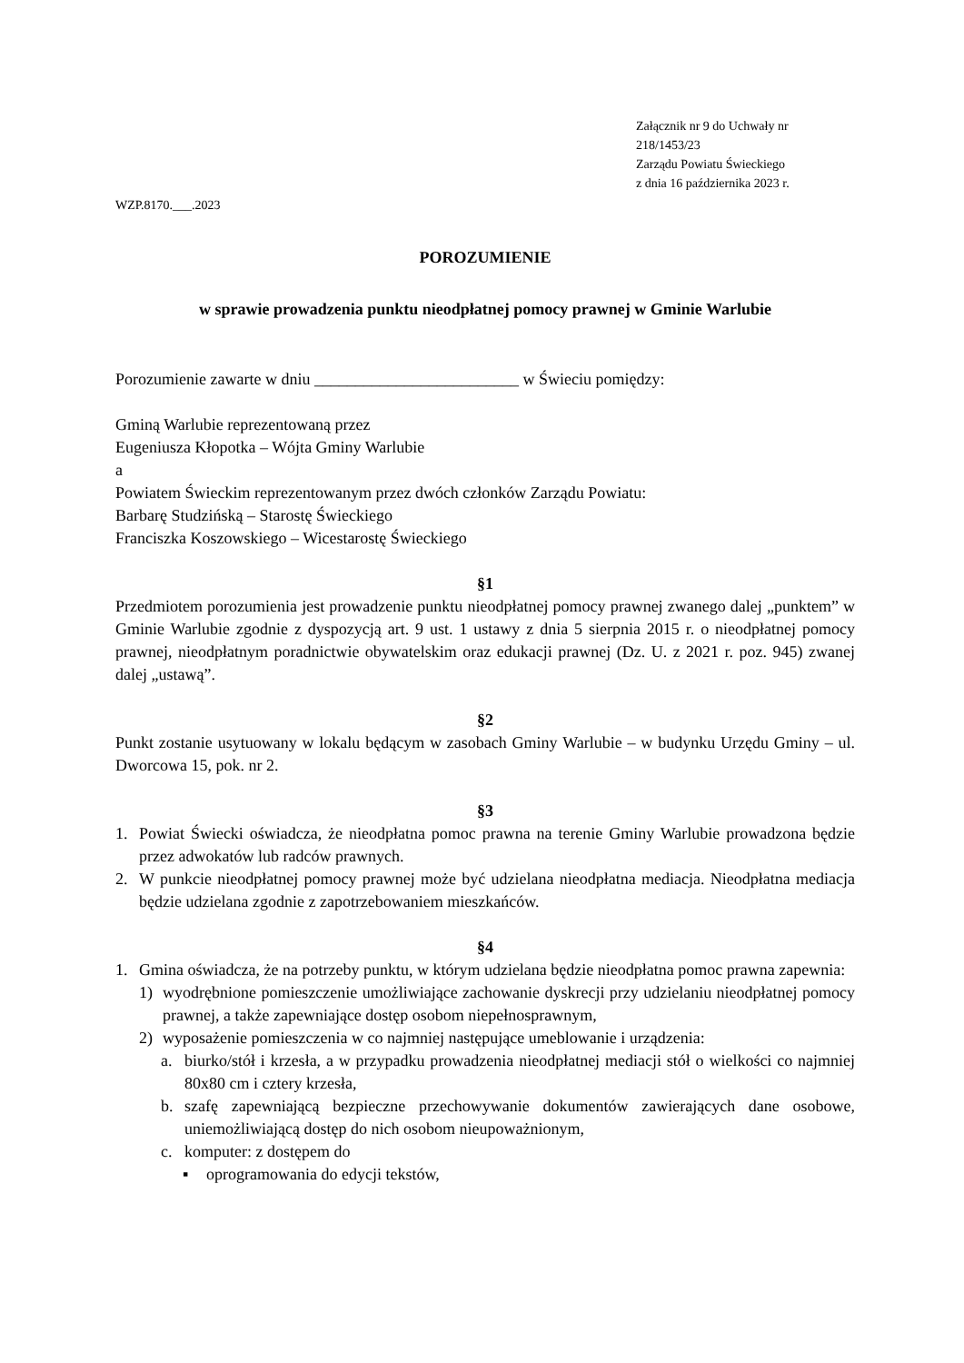Załącznik nr 9 do Uchwały nr 218/1453/23
Zarządu Powiatu Świeckiego
z dnia 16 października 2023 r.
WZP.8170.___.2023
POROZUMIENIE
w sprawie prowadzenia punktu nieodpłatnej pomocy prawnej w Gminie Warlubie
Porozumienie zawarte w dniu _________________________ w Świeciu pomiędzy:
Gminą Warlubie reprezentowaną przez
Eugeniusza Kłopotka – Wójta Gminy Warlubie
a
Powiatem Świeckim reprezentowanym przez dwóch członków Zarządu Powiatu:
Barbarę Studzińską – Starostę Świeckiego
Franciszka Koszowskiego – Wicestarostę Świeckiego
§1
Przedmiotem porozumienia jest prowadzenie punktu nieodpłatnej pomocy prawnej zwanego dalej „punktem” w Gminie Warlubie zgodnie z dyspozycją art. 9 ust. 1 ustawy z dnia 5 sierpnia 2015 r. o nieodpłatnej pomocy prawnej, nieodpłatnym poradnictwie obywatelskim oraz edukacji prawnej (Dz. U. z 2021 r. poz. 945) zwanej dalej „ustawą”.
§2
Punkt zostanie usytuowany w lokalu będącym w zasobach Gminy Warlubie – w budynku Urzędu Gminy – ul. Dworcowa 15, pok. nr 2.
§3
1. Powiat Świecki oświadcza, że nieodpłatna pomoc prawna na terenie Gminy Warlubie prowadzona będzie przez adwokatów lub radców prawnych.
2. W punkcie nieodpłatnej pomocy prawnej może być udzielana nieodpłatna mediacja. Nieodpłatna mediacja będzie udzielana zgodnie z zapotrzebowaniem mieszkańców.
§4
1. Gmina oświadcza, że na potrzeby punktu, w którym udzielana będzie nieodpłatna pomoc prawna zapewnia:
1) wyodrębnione pomieszczenie umożliwiające zachowanie dyskrecji przy udzielaniu nieodpłatnej pomocy prawnej, a także zapewniające dostęp osobom niepełnosprawnym,
2) wyposażenie pomieszczenia w co najmniej następujące umeblowanie i urządzenia:
a. biurko/stół i krzesła, a w przypadku prowadzenia nieodpłatnej mediacji stół o wielkości co najmniej 80x80 cm i cztery krzesła,
b. szafę zapewniającą bezpieczne przechowywanie dokumentów zawierających dane osobowe, uniemożliwiającą dostęp do nich osobom nieupoważnionym,
c. komputer: z dostępem do
▪ oprogramowania do edycji tekstów,